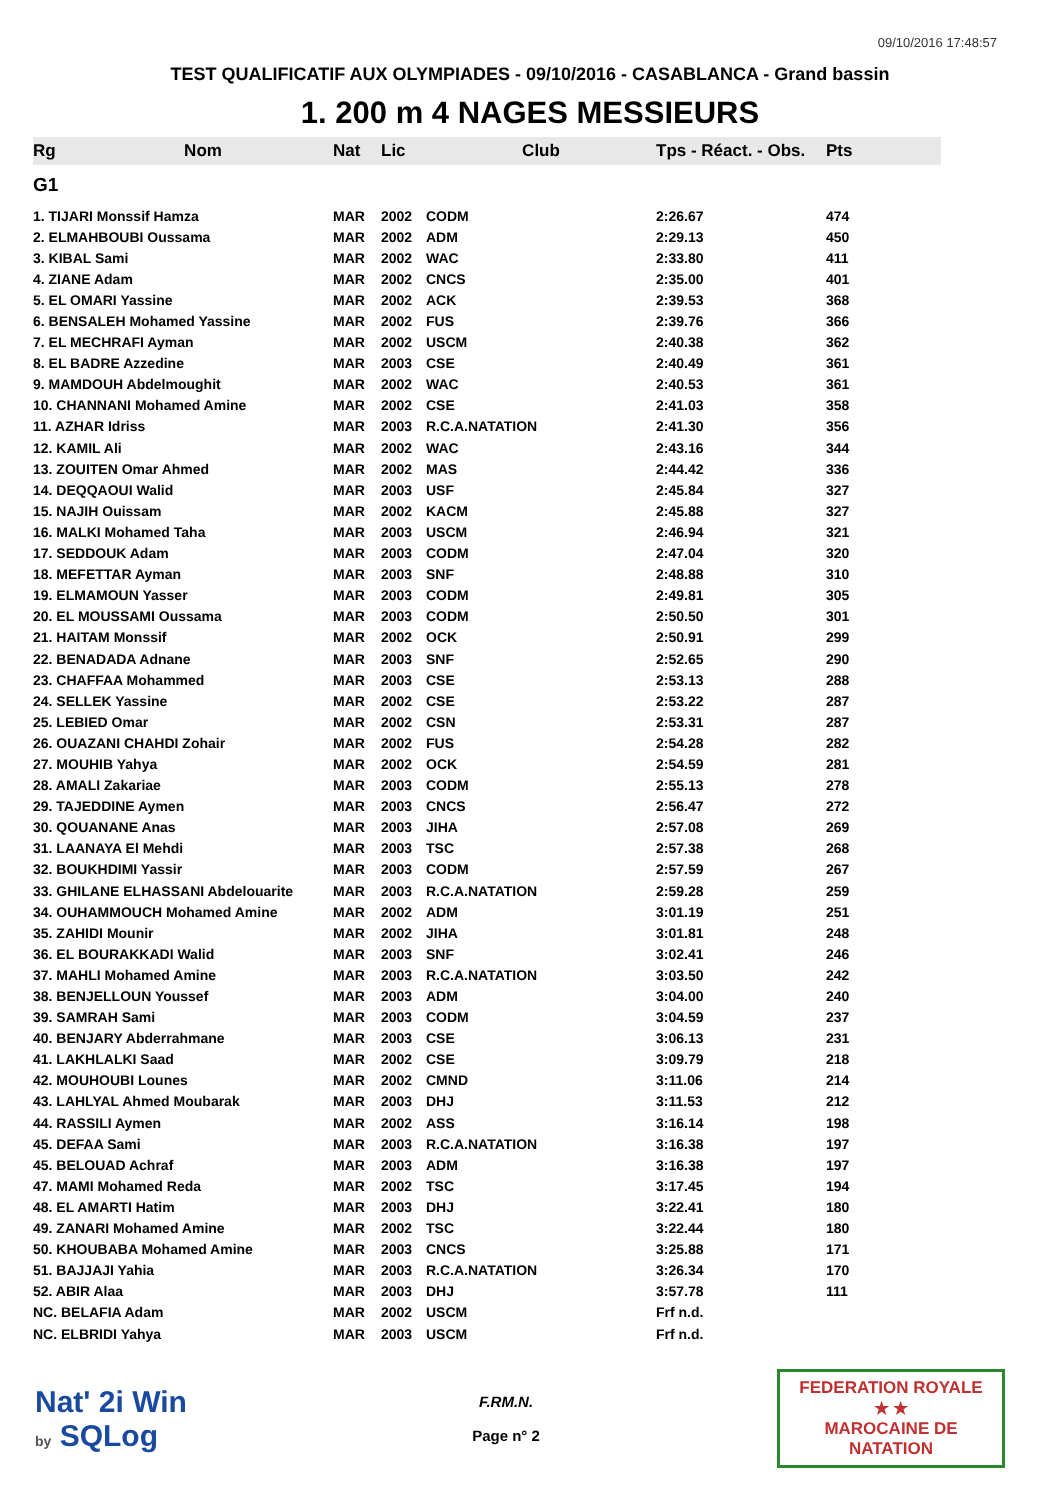09/10/2016 17:48:57
TEST QUALIFICATIF AUX OLYMPIADES - 09/10/2016 - CASABLANCA - Grand bassin
1. 200 m 4 NAGES MESSIEURS
| Rg | Nom | Nat | Lic | Club | Tps - Réact. - Obs. | Pts |
| --- | --- | --- | --- | --- | --- | --- |
| G1 | | | | | | |
| 1. TIJARI Monssif Hamza | | MAR | 2002 | CODM | 2:26.67 | 474 |
| 2. ELMAHBOUBI Oussama | | MAR | 2002 | ADM | 2:29.13 | 450 |
| 3. KIBAL Sami | | MAR | 2002 | WAC | 2:33.80 | 411 |
| 4. ZIANE Adam | | MAR | 2002 | CNCS | 2:35.00 | 401 |
| 5. EL OMARI Yassine | | MAR | 2002 | ACK | 2:39.53 | 368 |
| 6. BENSALEH Mohamed Yassine | | MAR | 2002 | FUS | 2:39.76 | 366 |
| 7. EL MECHRAFI Ayman | | MAR | 2002 | USCM | 2:40.38 | 362 |
| 8. EL BADRE Azzedine | | MAR | 2003 | CSE | 2:40.49 | 361 |
| 9. MAMDOUH Abdelmoughit | | MAR | 2002 | WAC | 2:40.53 | 361 |
| 10. CHANNANI Mohamed Amine | | MAR | 2002 | CSE | 2:41.03 | 358 |
| 11. AZHAR Idriss | | MAR | 2003 | R.C.A.NATATION | 2:41.30 | 356 |
| 12. KAMIL Ali | | MAR | 2002 | WAC | 2:43.16 | 344 |
| 13. ZOUITEN Omar Ahmed | | MAR | 2002 | MAS | 2:44.42 | 336 |
| 14. DEQQAOUI Walid | | MAR | 2003 | USF | 2:45.84 | 327 |
| 15. NAJIH Ouissam | | MAR | 2002 | KACM | 2:45.88 | 327 |
| 16. MALKI Mohamed Taha | | MAR | 2003 | USCM | 2:46.94 | 321 |
| 17. SEDDOUK Adam | | MAR | 2003 | CODM | 2:47.04 | 320 |
| 18. MEFETTAR Ayman | | MAR | 2003 | SNF | 2:48.88 | 310 |
| 19. ELMAMOUN Yasser | | MAR | 2003 | CODM | 2:49.81 | 305 |
| 20. EL MOUSSAMI Oussama | | MAR | 2003 | CODM | 2:50.50 | 301 |
| 21. HAITAM Monssif | | MAR | 2002 | OCK | 2:50.91 | 299 |
| 22. BENADADA Adnane | | MAR | 2003 | SNF | 2:52.65 | 290 |
| 23. CHAFFAA Mohammed | | MAR | 2003 | CSE | 2:53.13 | 288 |
| 24. SELLEK Yassine | | MAR | 2002 | CSE | 2:53.22 | 287 |
| 25. LEBIED Omar | | MAR | 2002 | CSN | 2:53.31 | 287 |
| 26. OUAZANI CHAHDI Zohair | | MAR | 2002 | FUS | 2:54.28 | 282 |
| 27. MOUHIB Yahya | | MAR | 2002 | OCK | 2:54.59 | 281 |
| 28. AMALI Zakariae | | MAR | 2003 | CODM | 2:55.13 | 278 |
| 29. TAJEDDINE Aymen | | MAR | 2003 | CNCS | 2:56.47 | 272 |
| 30. QOUANANE Anas | | MAR | 2003 | JIHA | 2:57.08 | 269 |
| 31. LAANAYA El Mehdi | | MAR | 2003 | TSC | 2:57.38 | 268 |
| 32. BOUKHDIMI Yassir | | MAR | 2003 | CODM | 2:57.59 | 267 |
| 33. GHILANE ELHASSANI Abdelouarite | | MAR | 2003 | R.C.A.NATATION | 2:59.28 | 259 |
| 34. OUHAMMOUCH Mohamed Amine | | MAR | 2002 | ADM | 3:01.19 | 251 |
| 35. ZAHIDI Mounir | | MAR | 2002 | JIHA | 3:01.81 | 248 |
| 36. EL BOURAKKADI Walid | | MAR | 2003 | SNF | 3:02.41 | 246 |
| 37. MAHLI Mohamed Amine | | MAR | 2003 | R.C.A.NATATION | 3:03.50 | 242 |
| 38. BENJELLOUN Youssef | | MAR | 2003 | ADM | 3:04.00 | 240 |
| 39. SAMRAH Sami | | MAR | 2003 | CODM | 3:04.59 | 237 |
| 40. BENJARY Abderrahmane | | MAR | 2003 | CSE | 3:06.13 | 231 |
| 41. LAKHLALKI Saad | | MAR | 2002 | CSE | 3:09.79 | 218 |
| 42. MOUHOUBI Lounes | | MAR | 2002 | CMND | 3:11.06 | 214 |
| 43. LAHLYAL Ahmed Moubarak | | MAR | 2003 | DHJ | 3:11.53 | 212 |
| 44. RASSILI Aymen | | MAR | 2002 | ASS | 3:16.14 | 198 |
| 45. DEFAA Sami | | MAR | 2003 | R.C.A.NATATION | 3:16.38 | 197 |
| 45. BELOUAD Achraf | | MAR | 2003 | ADM | 3:16.38 | 197 |
| 47. MAMI Mohamed Reda | | MAR | 2002 | TSC | 3:17.45 | 194 |
| 48. EL AMARTI Hatim | | MAR | 2003 | DHJ | 3:22.41 | 180 |
| 49. ZANARI Mohamed Amine | | MAR | 2002 | TSC | 3:22.44 | 180 |
| 50. KHOUBABA Mohamed Amine | | MAR | 2003 | CNCS | 3:25.88 | 171 |
| 51. BAJJAJI Yahia | | MAR | 2003 | R.C.A.NATATION | 3:26.34 | 170 |
| 52. ABIR Alaa | | MAR | 2003 | DHJ | 3:57.78 | 111 |
| NC. BELAFIA Adam | | MAR | 2002 | USCM | Frf n.d. | |
| NC. ELBRIDI Yahya | | MAR | 2003 | USCM | Frf n.d. | |
Nat' 2i Win
by SQLog
F.RM.N.
Page n° 2
FEDERATION ROYALE
★ ★
MAROCAINE DE NATATION